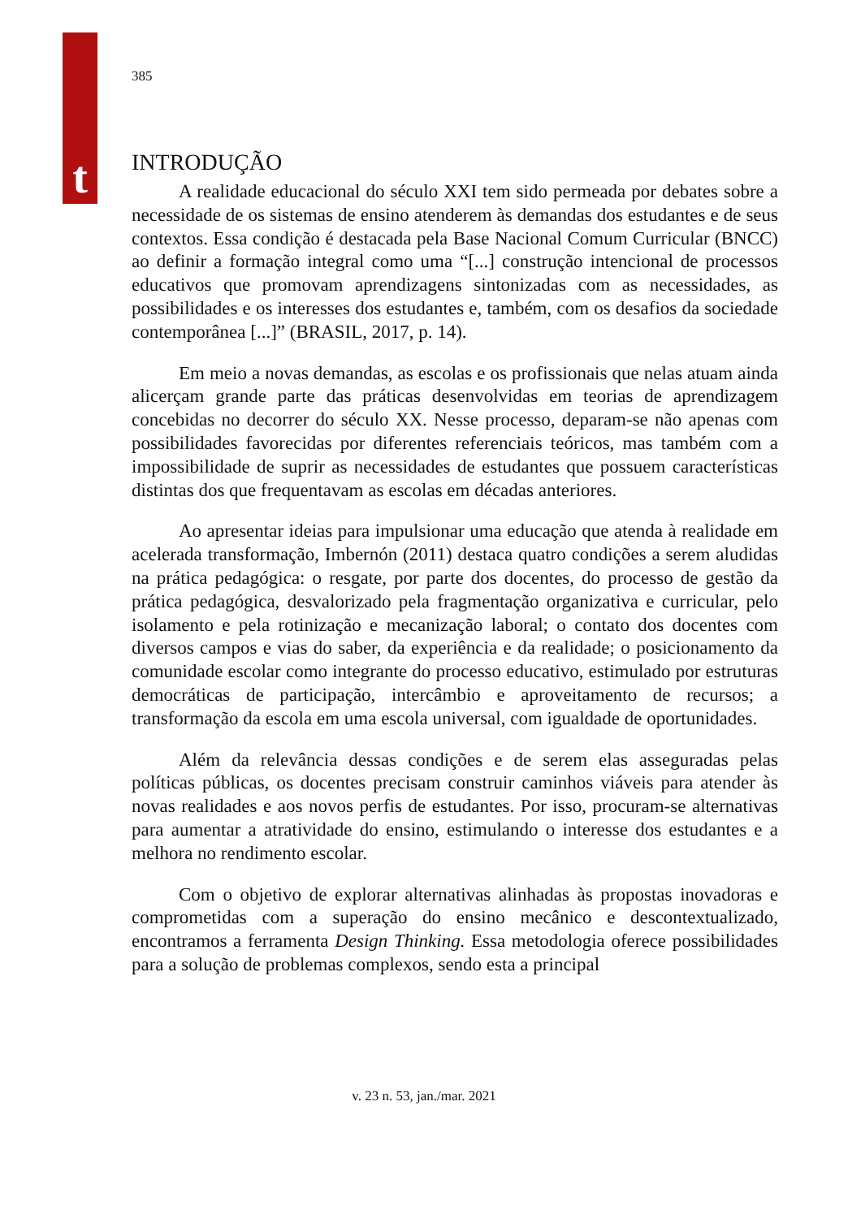t
385
INTRODUÇÃO
A realidade educacional do século XXI tem sido permeada por debates sobre a necessidade de os sistemas de ensino atenderem às demandas dos estudantes e de seus contextos. Essa condição é destacada pela Base Nacional Comum Curricular (BNCC) ao definir a formação integral como uma “[...] construção intencional de processos educativos que promovam aprendizagens sintonizadas com as necessidades, as possibilidades e os interesses dos estudantes e, também, com os desafios da sociedade contemporânea [...]” (BRASIL, 2017, p. 14).
Em meio a novas demandas, as escolas e os profissionais que nelas atuam ainda alicerçam grande parte das práticas desenvolvidas em teorias de aprendizagem concebidas no decorrer do século XX. Nesse processo, deparam-se não apenas com possibilidades favorecidas por diferentes referenciais teóricos, mas também com a impossibilidade de suprir as necessidades de estudantes que possuem características distintas dos que frequentavam as escolas em décadas anteriores.
Ao apresentar ideias para impulsionar uma educação que atenda à realidade em acelerada transformação, Imbernón (2011) destaca quatro condições a serem aludidas na prática pedagógica: o resgate, por parte dos docentes, do processo de gestão da prática pedagógica, desvalorizado pela fragmentação organizativa e curricular, pelo isolamento e pela rotinização e mecanização laboral; o contato dos docentes com diversos campos e vias do saber, da experiência e da realidade; o posicionamento da comunidade escolar como integrante do processo educativo, estimulado por estruturas democráticas de participação, intercâmbio e aproveitamento de recursos; a transformação da escola em uma escola universal, com igualdade de oportunidades.
Além da relevância dessas condições e de serem elas asseguradas pelas políticas públicas, os docentes precisam construir caminhos viáveis para atender às novas realidades e aos novos perfis de estudantes. Por isso, procuram-se alternativas para aumentar a atratividade do ensino, estimulando o interesse dos estudantes e a melhora no rendimento escolar.
Com o objetivo de explorar alternativas alinhadas às propostas inovadoras e comprometidas com a superação do ensino mecânico e descontextualizado, encontramos a ferramenta Design Thinking. Essa metodologia oferece possibilidades para a solução de problemas complexos, sendo esta a principal
v. 23 n. 53, jan./mar. 2021